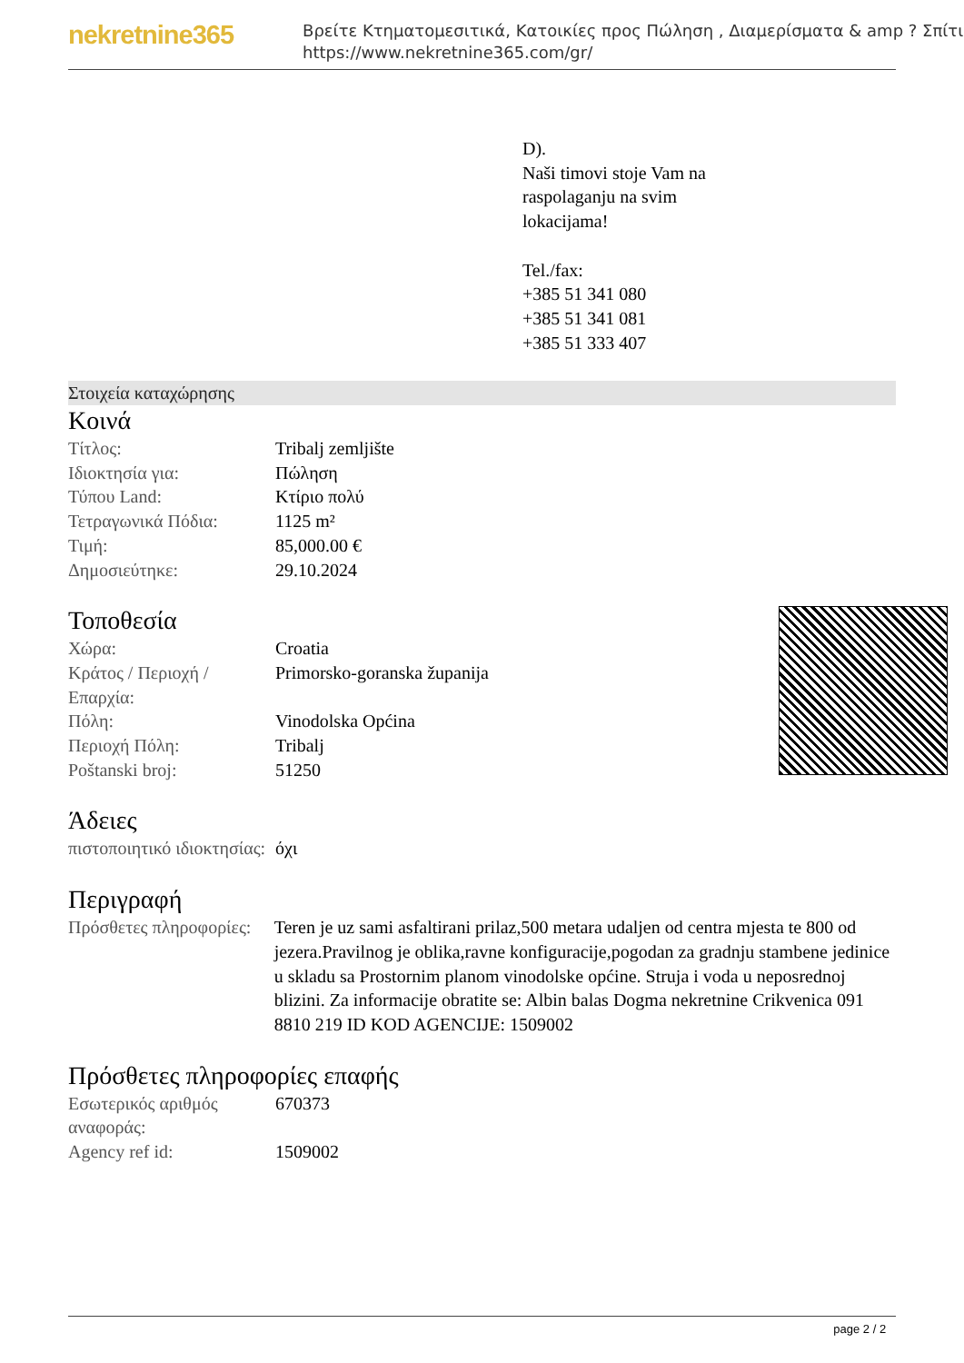nekretnine365
Βρείτε Κτηματομεσιτικά, Κατοικίες προς Πώληση , Διαμερίσματα & amp ? Σπίτι
https://www.nekretnine365.com/gr/
D).
Naši timovi stoje Vam na
raspolaganju na svim
lokacijama!
Tel./fax:
+385 51 341 080
+385 51 341 081
+385 51 333 407
Στοιχεία καταχώρησης
Κοινά
| Τίτλος: | Tribalj zemljište |
| Ιδιοκτησία για: | Πώληση |
| Τύπου Land: | Κτίριο πολύ |
| Τετραγωνικά Πόδια: | 1125 m² |
| Τιμή: | 85,000.00 € |
| Δημοσιεύτηκε: | 29.10.2024 |
Τοποθεσία
| Χώρα: | Croatia |
| Κράτος / Περιοχή / Επαρχία: | Primorsko-goranska županija |
| Πόλη: | Vinodolska Općina |
| Περιοχή Πόλη: | Tribalj |
| Poštanski broj: | 51250 |
Άδειες
| πιστοποιητικό ιδιοκτησίας: | όχι |
Περιγραφή
| Πρόσθετες πληροφορίες: | Teren je uz sami asfaltirani prilaz,500 metara udaljen od centra mjesta te 800 od jezera.Pravilnog je oblika,ravne konfiguracije,pogodan za gradnju stambene jedinice u skladu sa Prostornim planom vinodolske općine. Struja i voda u neposrednoj blizini. Za informacije obratite se: Albin balas Dogma nekretnine Crikvenica 091 8810 219 ID KOD AGENCIJE: 1509002 |
Πρόσθετες πληροφορίες επαφής
| Εσωτερικός αριθμός αναφοράς: | 670373 |
| Agency ref id: | 1509002 |
page 2 / 2